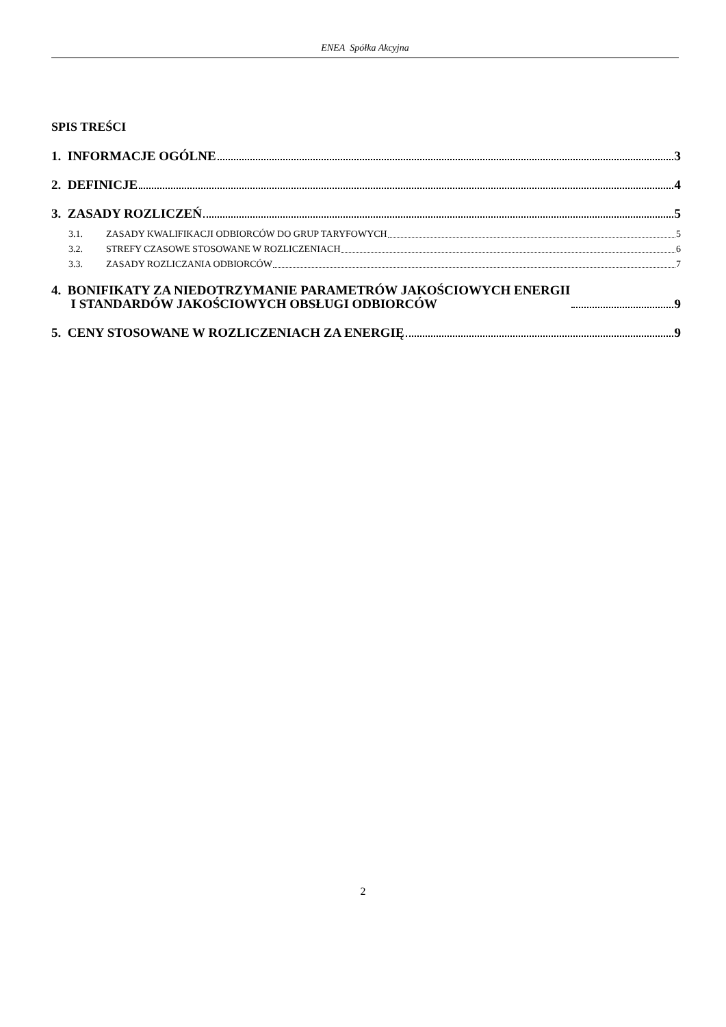ENEA Spółka Akcyjna
SPIS TREŚCI
1. INFORMACJE OGÓLNE 3
2. DEFINICJE 4
3. ZASADY ROZLICZEŃ 5
3.1. ZASADY KWALIFIKACJI ODBIORCÓW DO GRUP TARYFOWYCH 5
3.2. STREFY CZASOWE STOSOWANE W ROZLICZENIACH 6
3.3. ZASADY ROZLICZANIA ODBIORCÓW 7
4. BONIFIKATY ZA NIEDOTRZYMANIE PARAMETRÓW JAKOŚCIOWYCH ENERGII
I STANDARDÓW JAKOŚCIOWYCH OBSŁUGI ODBIORCÓW 9
5. CENY STOSOWANE W ROZLICZENIACH ZA ENERGIĘ 9
2